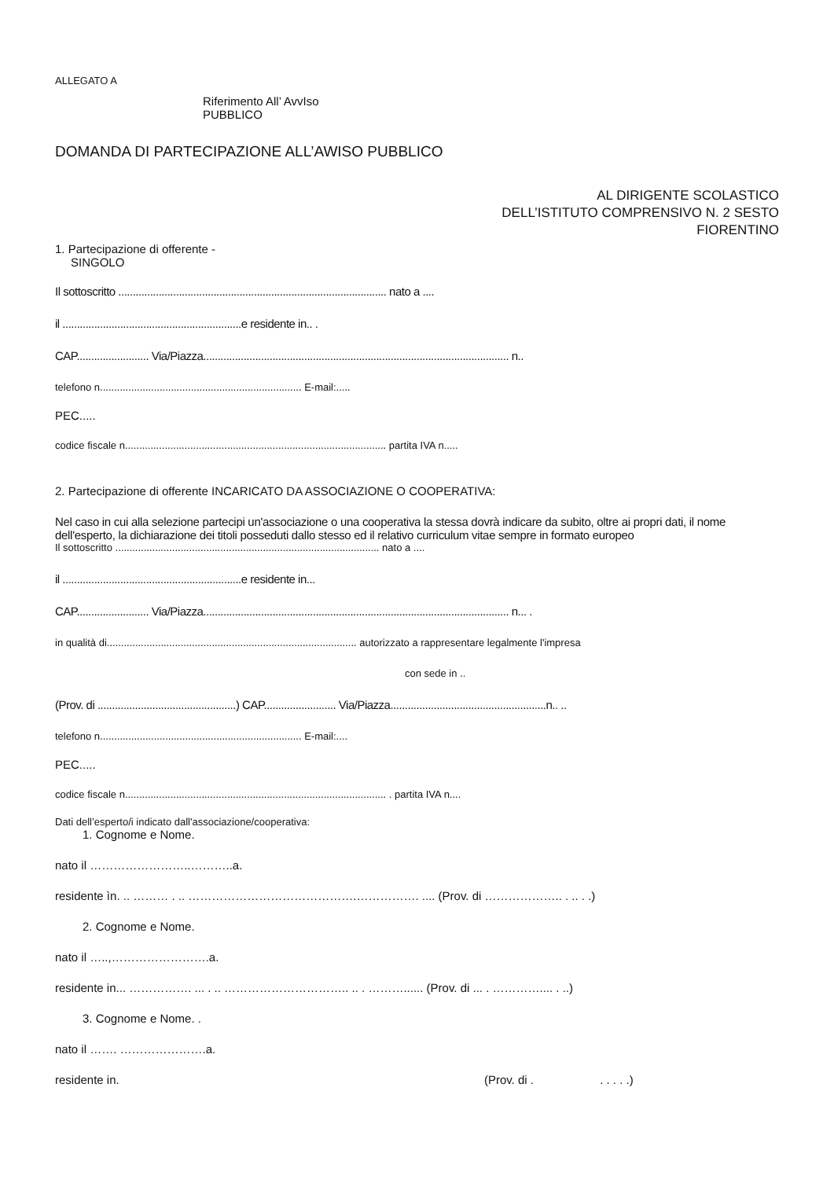ALLEGATO A
Riferimento All’ AvvIso
PUBBLICO
DOMANDA DI PARTECIPAZIONE ALL’AWISO PUBBLICO
AL DIRIGENTE SCOLASTICO
DELL’ISTITUTO COMPRENSIVO N. 2 SESTO
FIORENTINO
1. Partecipazione di offerente -
SINGOLO
Il sottoscritto ............................................................................................. nato a ....
il ..............................................................e residente in.. .
CAP......................... Via/Piazza.......................................................................................................... n..
telefono n....................................................................... E-mail:.....
PEC.....
codice fiscale n............................................................................................ partita IVA n.....
2. Partecipazione di offerente INCARICATO DA ASSOCIAZIONE O COOPERATIVA:
Nel caso in cui alla selezione partecipi un'associazione o una cooperativa la stessa dovrà indicare da subito, oltre ai propri dati, il nome dell'esperto, la dichiarazione dei titoli posseduti dallo stesso ed il relativo curriculum vitae sempre in formato europeo
Il sottoscritto ............................................................................................. nato a ....
il ..............................................................e residente in...
CAP......................... Via/Piazza.......................................................................................................... n... .
in qualità di........................................................................................ autorizzato a rappresentare legalmente l'impresa
con sede in ..
(Prov. di ................................................) CAP......................... Via/Piazza......................................................n.. ..
telefono n....................................................................... E-mail:....
PEC.....
codice fiscale n............................................................................................ . partita IVA n....
Dati dell’esperto/i indicato dall'associazione/cooperativa:
1. Cognome e Nome.
nato il ……………………..………..a.
residente ìn. .. ……… . .. …………………………………….……………. .... (Prov. di ……………….. . .. . .)
2. Cognome e Nome.
nato il …..,…………………….a.
residente in... ……………. ... . .. ………………………….. .. . ………...... (Prov. di ... . ………….... . ..)
3. Cognome e Nome. .
nato il ……. ………………….a.
residente in. (Prov. di . . . . . .)